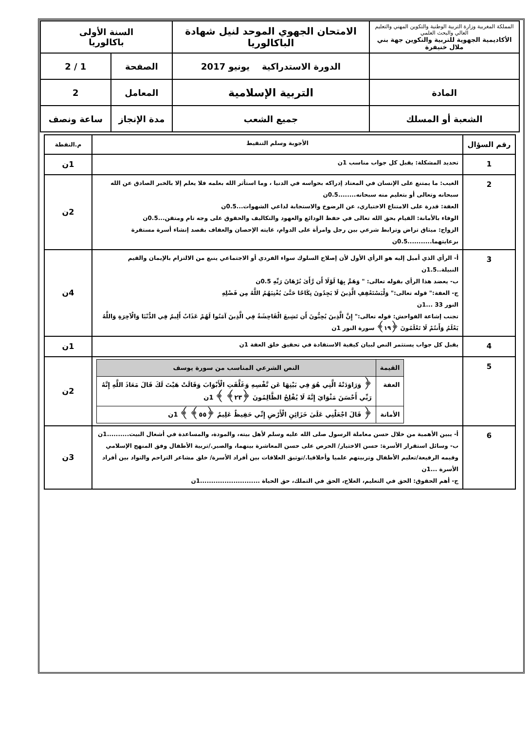| المملكة المغربية وزارة التربية الوطنية والتكوين المهني والتعليم العالي والبحث العلمي الأكاديمية الجهوية للتربية والتكوين جهة بني ملال خنيفرة | الامتحان الجهوي الموحد لنيل شهادة الباكالوريا | السنة الأولى باكالوريا | |
| | الدورة الاستدراكية يونيو 2017 | الصفحة | 1 / 2 |
| المادة | التربية الإسلامية | المعامل | 2 |
| الشعبة أو المسلك | جميع الشعب | مدة الإنجاز | ساعة ونصف |
| رقم السؤال | الأجوبة وسلم التنقيط | م.النقطة |
| --- | --- | --- |
| 1 | تحديد المشكلة: يقبل كل جواب مناسب 1ن | 1ن |
| 2 | الغيب: ما يمتنع على الإنسان في المعتاد إدراكه بحواسه في الدنيا ، وما استأثر الله بعلمه فلا يعلم إلا بالخبر الصادق عن الله سبحانه وتعالى أو بتعليم منه سبحانه........0.5ن العفة: قدرة على الامتناع الاختياري، عن الرضوخ والاستجابة لداعي الشهوات...0.5ن الوفاء بالأمانة: القيام بحق الله تعالى في حفظ الودائع والعهود والتكاليف والحقوق على وجه تام ومتقن...0.5ن الزواج: ميثاق تراض وترابط شرعي بين رجل وامرأة على الدوام، غايته الإحصان والعفاف بقصد إنشاء أسرة مستقرة برعايتهما...........0.5ن | 2ن |
| 3 | أ- الرأي الذي أميل إليه هو الرأي الأول لأن إصلاح السلوك سواء الفردي أو الاجتماعي ينبع من الالتزام بالإيمان والقيم النبيلة..1.5ن ب- يعضد هذا الرأي بقوله تعالى: " وَهَمَّ بِهَا لَوْلَا أَن رَّأَىٰ بُرْهَانَ رَبِّهِ 0.5ن ج- العفة:" قوله تعالى:" وَلْيَسْتَعْفِفِ الَّذِينَ لَا يَجِدُونَ نِكَاحًا حَتَّىٰ يُغْنِيَهُمُ اللَّهُ مِن فَضْلِهِ النور 33 ...1ن تجنب إشاعة الفواحش: قوله تعالى:" إِنَّ الَّذِينَ يُحِبُّونَ أَن تَشِيعَ الْفَاحِشَةُ فِي الَّذِينَ آمَنُوا لَهُمْ عَذَابٌ أَلِيمٌ فِي الدُّنْيَا وَالْآخِرَةِ وَاللَّهُ يَعْلَمُ وَأَنتُمْ لَا تَعْلَمُونَ ﴿١٩﴾ سورة النور 1ن | 4ن |
| 4 | يقبل كل جواب يستثمر النص لبيان كيفية الاستفادة في تحقيق خلق العفة 1ن | 1ن |
| 5 | / القيمة / النص الشرعي المناسب من سورة يوسف / / --- / --- / / العفة / ﴿ وَرَاوَدَتْهُ الَّتِي هُوَ فِي بَيْتِهَا عَن نَّفْسِهِ وَغَلَّقَتِ الْأَبْوَابَ وَقَالَتْ هَيْتَ لَكَ قَالَ مَعَاذَ اللَّهِ إِنَّهُ رَبِّي أَحْسَنَ مَثْوَايَ إِنَّهُ لَا يُفْلِحُ الظَّالِمُونَ ﴿٢٣﴾ ﴾ 1ن / / الأمانة / ﴿ قَالَ اجْعَلْنِي عَلَىٰ خَزَائِنِ الْأَرْضِ إِنِّي حَفِيظٌ عَلِيمٌ ﴿٥٥﴾ ﴾ 1ن / | 2ن |
| 6 | أ- يبين الأهمية من خلال حسن معاملة الرسول صلى الله عليه وسلم لأهل بيته، والمودة، والمساعدة في أشغال البيت..........1ن ب- وسائل استقرار الأسرة: حسن الاختيار/ الحرص على حسن المعاشرة بينهما، والصبر./تربية الأطفال وفق المنهج الإسلامي وقيمه الرفيعة/تعليم الأطفال وتربيتهم علميا وأخلاقيا./توثيق العلاقات بين أفراد الأسرة/ خلق مشاعر التراحم والتواد بين أفراد الأسرة ...1ن ج- أهم الحقوق: الحق في التعليم، العلاج، الحق في التملك، حق الحياة ...........................1ن | 3ن |